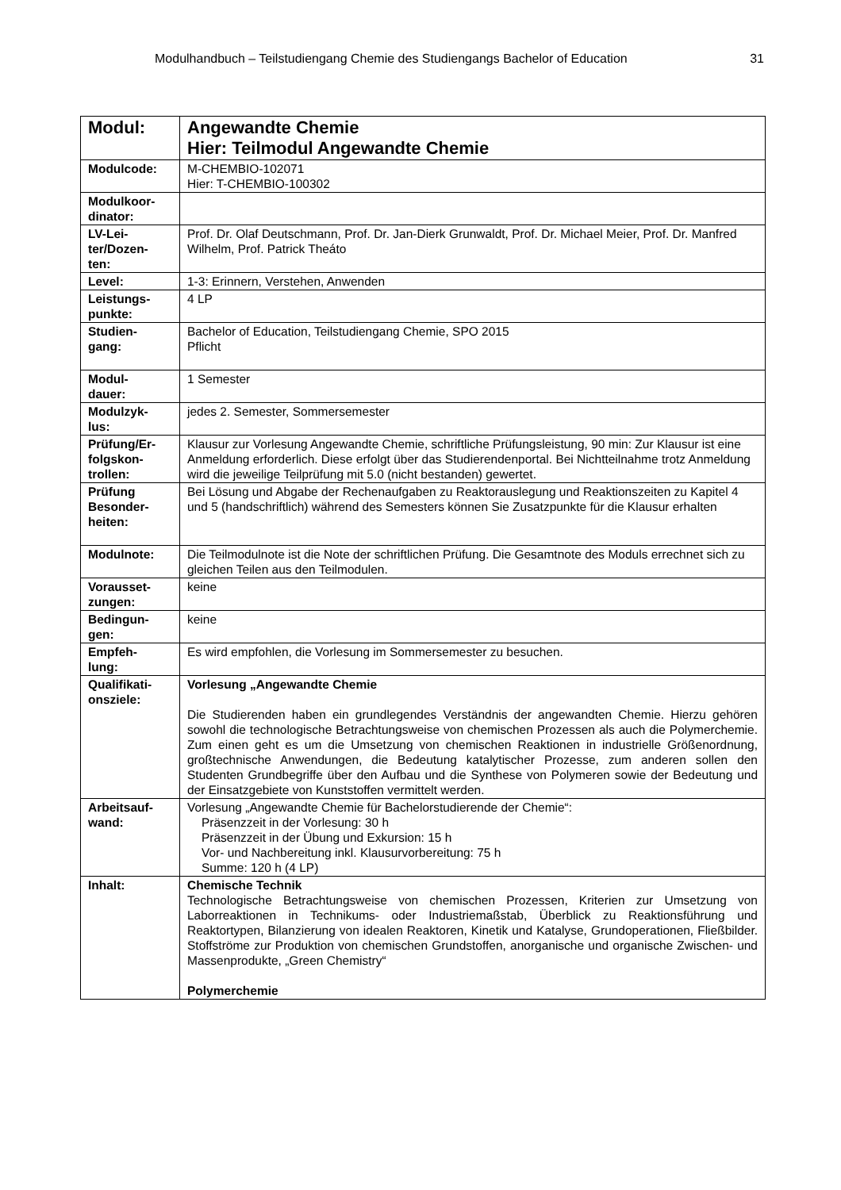Modulhandbuch – Teilstudiengang Chemie des Studiengangs Bachelor of Education 31
| Modul: | Angewandte Chemie Hier: Teilmodul Angewandte Chemie |
| Modulcode: | M-CHEMBIO-102071 Hier: T-CHEMBIO-100302 |
| Modulkoor- dinator: | |
| LV-Lei- ter/Dozen- ten: | Prof. Dr. Olaf Deutschmann, Prof. Dr. Jan-Dierk Grunwaldt, Prof. Dr. Michael Meier, Prof. Dr. Manfred Wilhelm, Prof. Patrick Theáto |
| Level: | 1-3: Erinnern, Verstehen, Anwenden |
| Leistungs- punkte: | 4 LP |
| Studien- gang: | Bachelor of Education, Teilstudiengang Chemie, SPO 2015 Pflicht |
| Modul- dauer: | 1 Semester |
| Modulzyk- lus: | jedes 2. Semester, Sommersemester |
| Prüfung/Er- folgskon- trollen: | Klausur zur Vorlesung Angewandte Chemie, schriftliche Prüfungsleistung, 90 min: Zur Klausur ist eine Anmeldung erforderlich. Diese erfolgt über das Studierendenportal. Bei Nichtteilnahme trotz Anmeldung wird die jeweilige Teilprüfung mit 5.0 (nicht bestanden) gewertet. |
| Prüfung Besonder- heiten: | Bei Lösung und Abgabe der Rechenaufgaben zu Reaktorauslegung und Reaktionszeiten zu Kapitel 4 und 5 (handschriftlich) während des Semesters können Sie Zusatzpunkte für die Klausur erhalten |
| Modulnote: | Die Teilmodulnote ist die Note der schriftlichen Prüfung. Die Gesamtnote des Moduls errechnet sich zu gleichen Teilen aus den Teilmodulen. |
| Vorausset- zungen: | keine |
| Bedingun- gen: | keine |
| Empfeh- lung: | Es wird empfohlen, die Vorlesung im Sommersemester zu besuchen. |
| Qualifikati- onsziele: | Vorlesung „Angewandte Chemie Die Studierenden haben ein grundlegendes Verständnis der angewandten Chemie. Hierzu gehören sowohl die technologische Betrachtungsweise von chemischen Prozessen als auch die Polymerchemie. Zum einen geht es um die Umsetzung von chemischen Reaktionen in industrielle Größenordnung, großtechnische Anwendungen, die Bedeutung katalytischer Prozesse, zum anderen sollen den Studenten Grundbegriffe über den Aufbau und die Synthese von Polymeren sowie der Bedeutung und der Einsatzgebiete von Kunststoffen vermittelt werden. |
| Arbeitsauf- wand: | Vorlesung „Angewandte Chemie für Bachelorstudierende der Chemie“: Präsenzzeit in der Vorlesung: 30 h Präsenzzeit in der Übung und Exkursion: 15 h Vor- und Nachbereitung inkl. Klausurvorbereitung: 75 h Summe: 120 h (4 LP) |
| Inhalt: | Chemische Technik Technologische Betrachtungsweise von chemischen Prozessen, Kriterien zur Umsetzung von Laborreaktionen in Technikums- oder Industriemaßstab, Überblick zu Reaktionsführung und Reaktortypen, Bilanzierung von idealen Reaktoren, Kinetik und Katalyse, Grundoperationen, Fließbilder. Stoffströme zur Produktion von chemischen Grundstoffen, anorganische und organische Zwischen- und Massenprodukte, „Green Chemistry“ Polymerchemie |